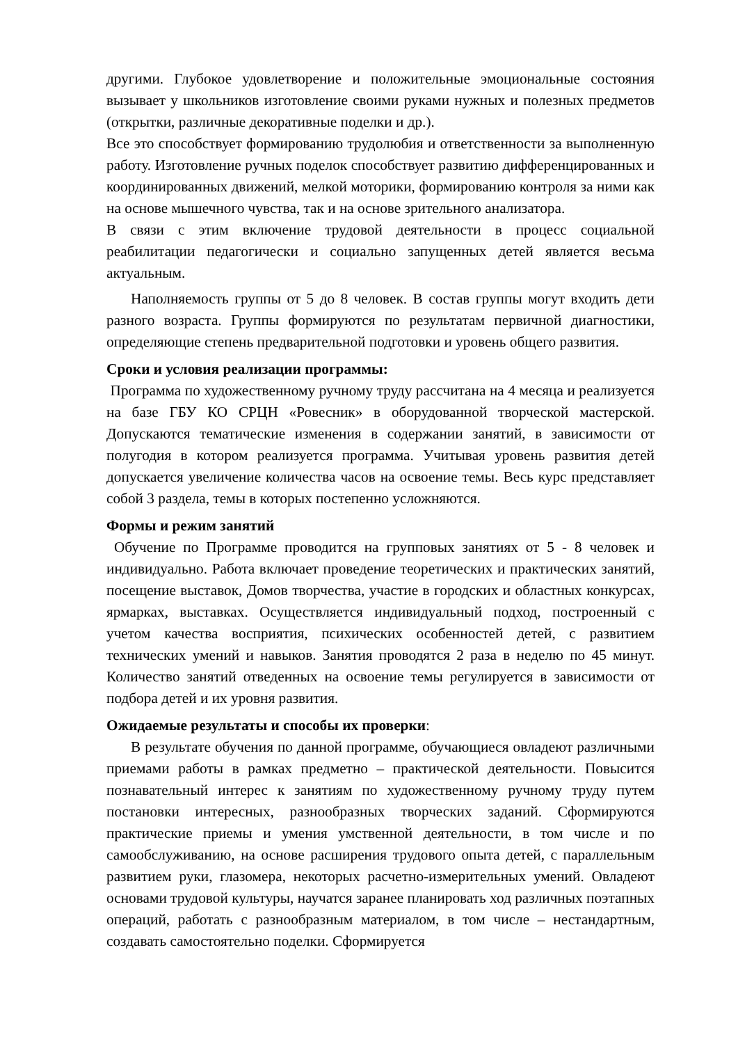другими. Глубокое удовлетворение и положительные эмоциональные состояния вызывает у школьников изготовление своими руками нужных и полезных предметов (открытки, различные декоративные поделки и др.).
Все это способствует формированию трудолюбия и ответственности за выполненную работу. Изготовление ручных поделок способствует развитию дифференцированных и координированных движений, мелкой моторики, формированию контроля за ними как на основе мышечного чувства, так и на основе зрительного анализатора.
В связи с этим включение трудовой деятельности в процесс социальной реабилитации педагогически и социально запущенных детей является весьма актуальным.
Наполняемость группы от 5 до 8 человек. В состав группы могут входить дети разного возраста. Группы формируются по результатам первичной диагностики, определяющие степень предварительной подготовки и уровень общего развития.
Сроки и условия реализации программы:
Программа по художественному ручному труду рассчитана на 4 месяца и реализуется на базе ГБУ КО СРЦН «Ровесник» в оборудованной творческой мастерской. Допускаются тематические изменения в содержании занятий, в зависимости от полугодия в котором реализуется программа. Учитывая уровень развития детей допускается увеличение количества часов на освоение темы. Весь курс представляет собой 3 раздела, темы в которых постепенно усложняются.
Формы и режим занятий
Обучение по Программе проводится на групповых занятиях от 5 - 8 человек и индивидуально. Работа включает проведение теоретических и практических занятий, посещение выставок, Домов творчества, участие в городских и областных конкурсах, ярмарках, выставках. Осуществляется индивидуальный подход, построенный с учетом качества восприятия, психических особенностей детей, с развитием технических умений и навыков. Занятия проводятся 2 раза в неделю по 45 минут. Количество занятий отведенных на освоение темы регулируется в зависимости от подбора детей и их уровня развития.
Ожидаемые результаты и способы их проверки:
В результате обучения по данной программе, обучающиеся овладеют различными приемами работы в рамках предметно – практической деятельности. Повысится познавательный интерес к занятиям по художественному ручному труду путем постановки интересных, разнообразных творческих заданий. Сформируются практические приемы и умения умственной деятельности, в том числе и по самообслуживанию, на основе расширения трудового опыта детей, с параллельным развитием руки, глазомера, некоторых расчетно-измерительных умений. Овладеют основами трудовой культуры, научатся заранее планировать ход различных поэтапных операций, работать с разнообразным материалом, в том числе – нестандартным, создавать самостоятельно поделки. Сформируется